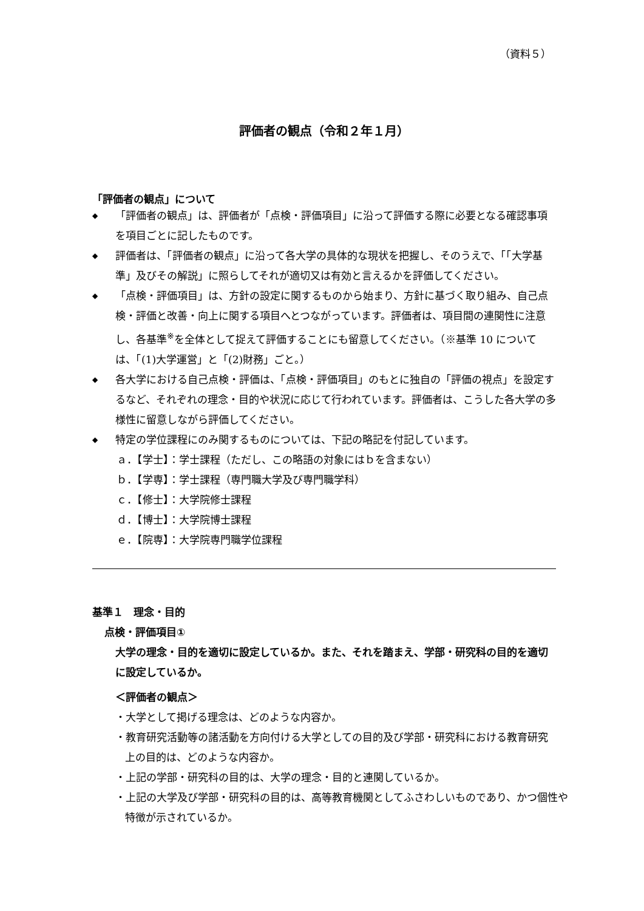（資料５）
評価者の観点（令和２年１月）
「評価者の観点」について
◆ 「評価者の観点」は、評価者が「点検・評価項目」に沿って評価する際に必要となる確認事項を項目ごとに記したものです。
◆ 評価者は、「評価者の観点」に沿って各大学の具体的な現状を把握し、そのうえで、「「大学基準」及びその解説」に照らしてそれが適切又は有効と言えるかを評価してください。
◆ 「点検・評価項目」は、方針の設定に関するものから始まり、方針に基づく取り組み、自己点検・評価と改善・向上に関する項目へとつながっています。評価者は、項目間の連関性に注意し、各基準<sup>※</sup>を全体として捉えて評価することにも留意してください。（※基準 10 については、「(1)大学運営」と「(2)財務」ごと。）
◆ 各大学における自己点検・評価は、「点検・評価項目」のもとに独自の「評価の視点」を設定するなど、それぞれの理念・目的や状況に応じて行われています。評価者は、こうした各大学の多様性に留意しながら評価してください。
◆ 特定の学位課程にのみ関するものについては、下記の略記を付記しています。
ａ．【学士】：学士課程（ただし、この略語の対象にはｂを含まない）
ｂ．【学専】：学士課程（専門職大学及び専門職学科）
ｃ．【修士】：大学院修士課程
ｄ．【博士】：大学院博士課程
ｅ．【院専】：大学院専門職学位課程
基準１　理念・目的
点検・評価項目①
大学の理念・目的を適切に設定しているか。また、それを踏まえ、学部・研究科の目的を適切に設定しているか。
＜評価者の観点＞
・大学として掲げる理念は、どのような内容か。
・教育研究活動等の諸活動を方向付ける大学としての目的及び学部・研究科における教育研究上の目的は、どのような内容か。
・上記の学部・研究科の目的は、大学の理念・目的と連関しているか。
・上記の大学及び学部・研究科の目的は、高等教育機関としてふさわしいものであり、かつ個性や特徴が示されているか。